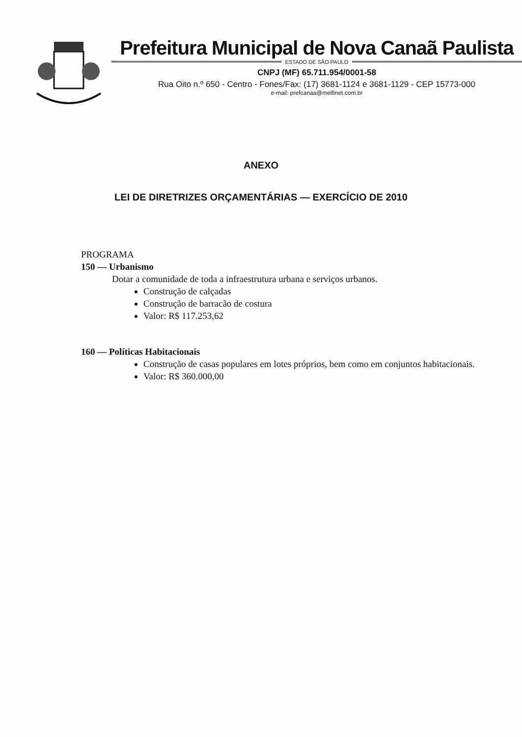Prefeitura Municipal de Nova Canaã Paulista
ESTADO DE SÃO PAULO
CNPJ (MF) 65.711.954/0001-58
Rua Oito n.º 650 - Centro - Fones/Fax: (17) 3681-1124 e 3681-1129 - CEP 15773-000
e-mail: prefcanaa@melfinet.com.br
ANEXO
LEI DE DIRETRIZES ORÇAMENTÁRIAS — EXERCÍCIO DE 2010
PROGRAMA
150 — Urbanismo
Dotar a comunidade de toda a infraestrutura urbana e serviços urbanos.
Construção de calçadas
Construção de barracão de costura
Valor: R$ 117.253,62
160 — Políticas Habitacionais
Construção de casas populares em lotes próprios, bem como em conjuntos habitacionais.
Valor: R$ 360.000,00